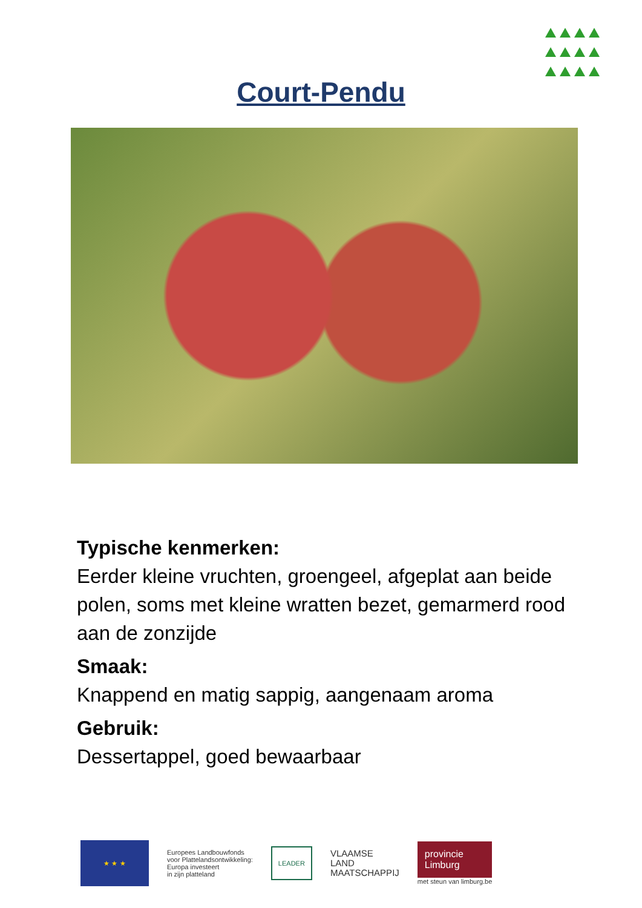Court-Pendu
Typische kenmerken:
Eerder kleine vruchten, groengeel, afgeplat aan beide polen, soms met kleine wratten bezet, gemarmerd rood aan de zonzijde
Smaak:
Knappend en matig sappig, aangenaam aroma
Gebruik:
Dessertappel, goed bewaarbaar
★ ★ ★
Europees Landbouwfonds
voor Plattelandsontwikkeling:
Europa investeert
in zijn platteland
LEADER
VLAAMSE
LAND
MAATSCHAPPIJ
provincie
Limburg
met steun van limburg.be